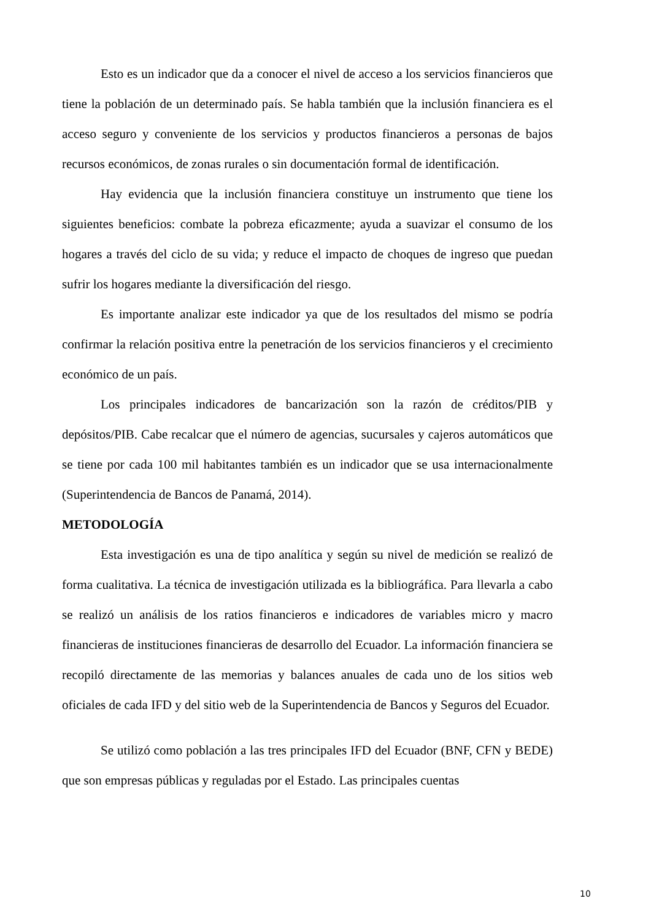Esto es un indicador que da a conocer el nivel de acceso a los servicios financieros que tiene la población de un determinado país. Se habla también que la inclusión financiera es el acceso seguro y conveniente de los servicios y productos financieros a personas de bajos recursos económicos, de zonas rurales o sin documentación formal de identificación.
Hay evidencia que la inclusión financiera constituye un instrumento que tiene los siguientes beneficios: combate la pobreza eficazmente; ayuda a suavizar el consumo de los hogares a través del ciclo de su vida; y reduce el impacto de choques de ingreso que puedan sufrir los hogares mediante la diversificación del riesgo.
Es importante analizar este indicador ya que de los resultados del mismo se podría confirmar la relación positiva entre la penetración de los servicios financieros y el crecimiento económico de un país.
Los principales indicadores de bancarización son la razón de créditos/PIB y depósitos/PIB. Cabe recalcar que el número de agencias, sucursales y cajeros automáticos que se tiene por cada 100 mil habitantes también es un indicador que se usa internacionalmente (Superintendencia de Bancos de Panamá, 2014).
METODOLOGÍA
Esta investigación es una de tipo analítica y según su nivel de medición se realizó de forma cualitativa. La técnica de investigación utilizada es la bibliográfica. Para llevarla a cabo se realizó un análisis de los ratios financieros e indicadores de variables micro y macro financieras de instituciones financieras de desarrollo del Ecuador. La información financiera se recopiló directamente de las memorias y balances anuales de cada uno de los sitios web oficiales de cada IFD y del sitio web de la Superintendencia de Bancos y Seguros del Ecuador.
Se utilizó como población a las tres principales IFD del Ecuador (BNF, CFN y BEDE) que son empresas públicas y reguladas por el Estado. Las principales cuentas
10